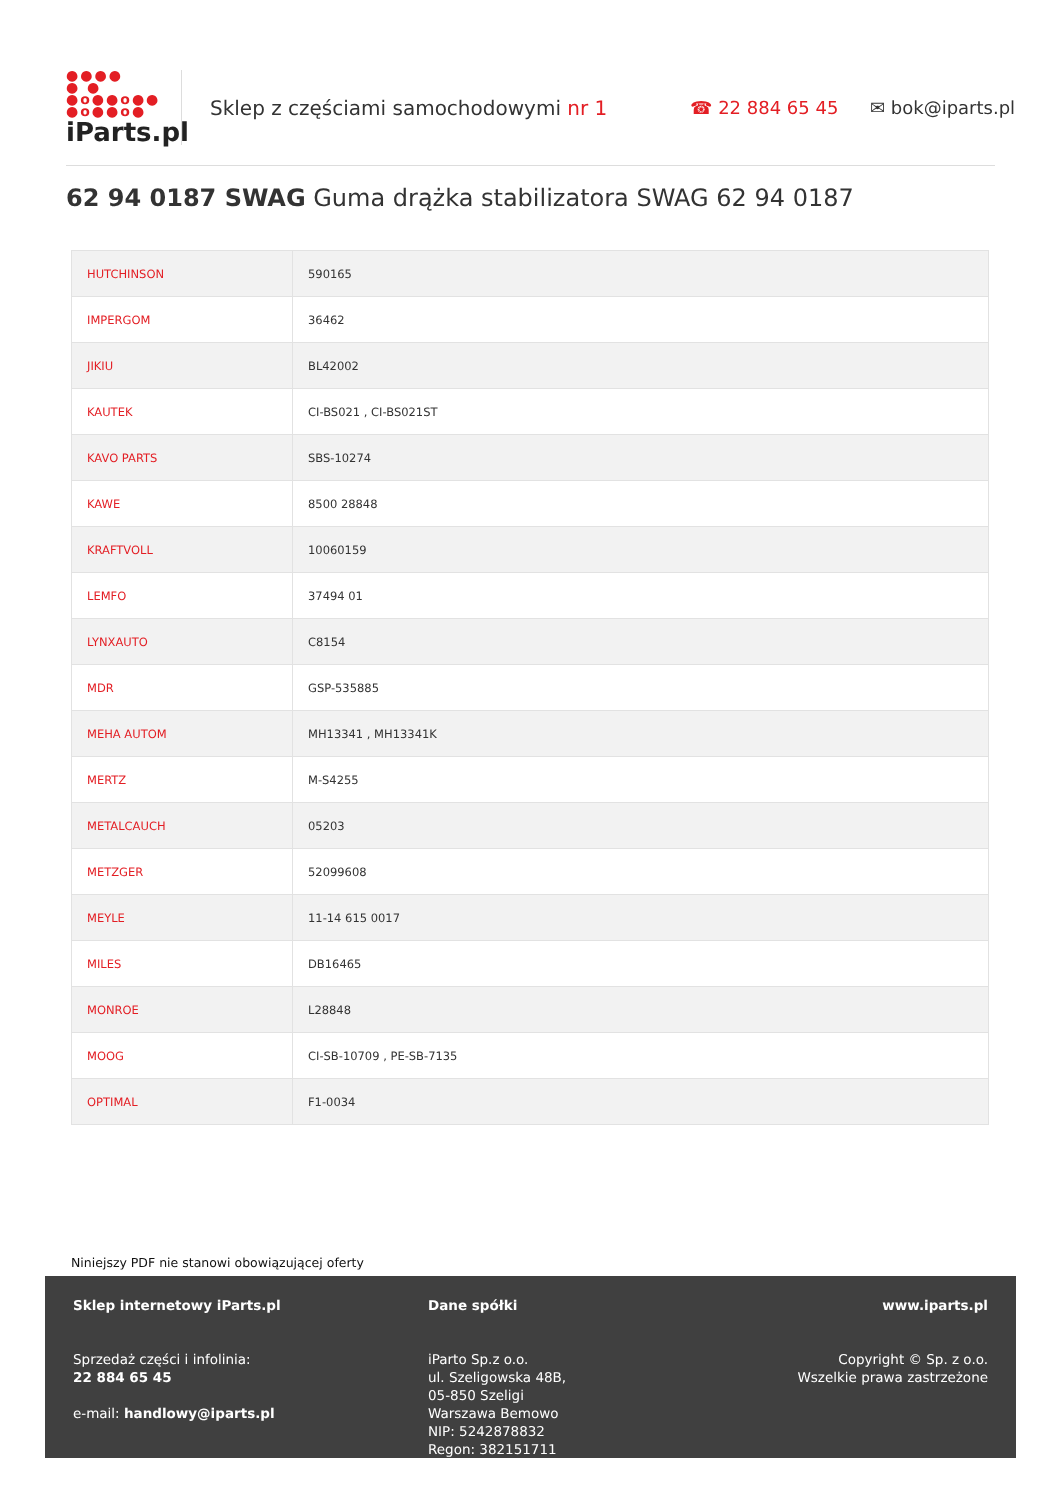●●●●
● ●
●o●●o●●
●o●●o●
iParts.pl
Sklep z częściami samochodowymi nr 1 ☎ 22 884 65 45 ✉ bok@iparts.pl
62 94 0187 SWAG Guma drążka stabilizatora SWAG 62 94 0187
| HUTCHINSON | 590165 |
| IMPERGOM | 36462 |
| JIKIU | BL42002 |
| KAUTEK | CI-BS021 , CI-BS021ST |
| KAVO PARTS | SBS-10274 |
| KAWE | 8500 28848 |
| KRAFTVOLL | 10060159 |
| LEMFO | 37494 01 |
| LYNXAUTO | C8154 |
| MDR | GSP-535885 |
| MEHA AUTOM | MH13341 , MH13341K |
| MERTZ | M-S4255 |
| METALCAUCH | 05203 |
| METZGER | 52099608 |
| MEYLE | 11-14 615 0017 |
| MILES | DB16465 |
| MONROE | L28848 |
| MOOG | CI-SB-10709 , PE-SB-7135 |
| OPTIMAL | F1-0034 |
Niniejszy PDF nie stanowi obowiązującej oferty
Sklep internetowy iParts.pl
Sprzedaż części i infolinia:
22 884 65 45
e-mail: handlowy@iparts.pl
Dane spółki
iParto Sp.z o.o.
ul. Szeligowska 48B,
05-850 Szeligi
Warszawa Bemowo
NIP: 5242878832
Regon: 382151711
www.iparts.pl
Copyright © Sp. z o.o.
Wszelkie prawa zastrzeżone